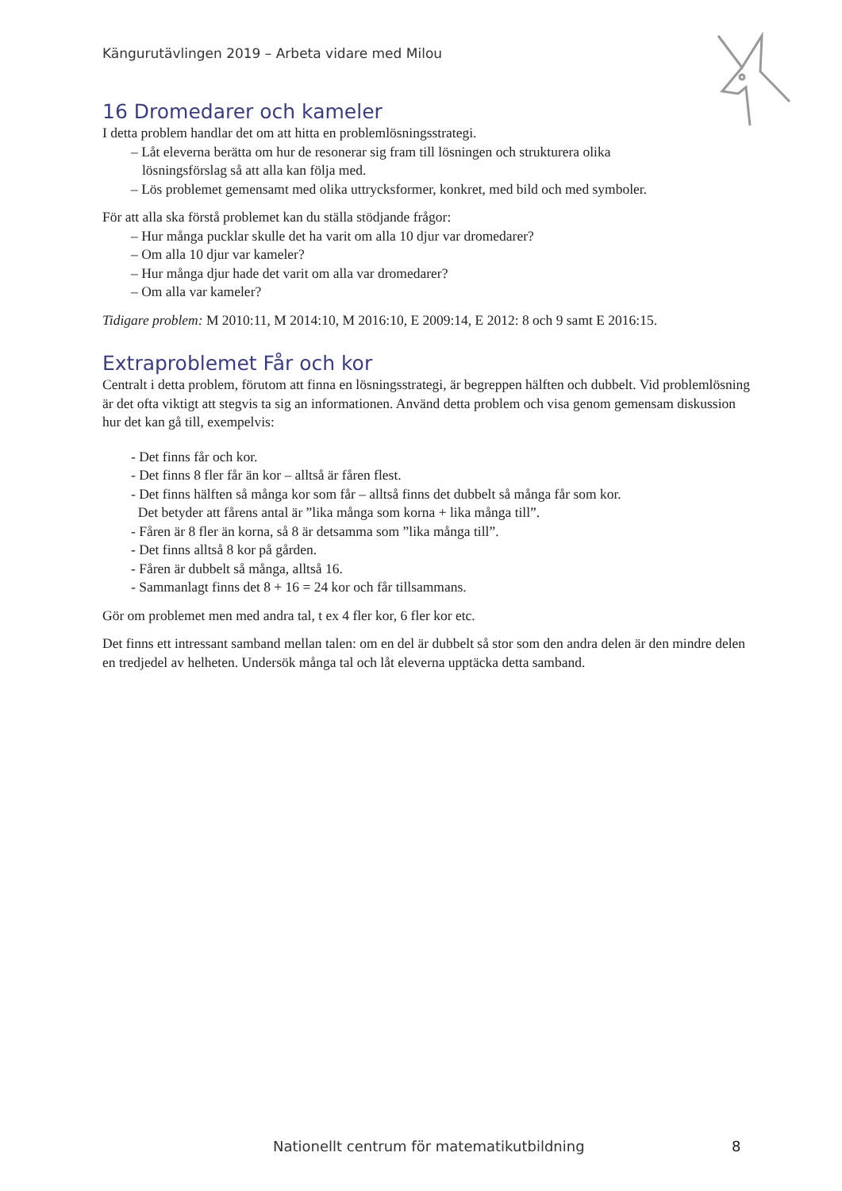Kängurutävlingen 2019 – Arbeta vidare med Milou
16 Dromedarer och kameler
I detta problem handlar det om att hitta en problemlösningsstrategi.
– Låt eleverna berätta om hur de resonerar sig fram till lösningen och strukturera olika
lösningsförslag så att alla kan följa med.
– Lös problemet gemensamt med olika uttrycksformer, konkret, med bild och med symboler.
För att alla ska förstå problemet kan du ställa stödjande frågor:
– Hur många pucklar skulle det ha varit om alla 10 djur var dromedarer?
– Om alla 10 djur var kameler?
– Hur många djur hade det varit om alla var dromedarer?
– Om alla var kameler?
Tidigare problem: M 2010:11, M 2014:10, M 2016:10, E 2009:14, E 2012: 8 och 9 samt E 2016:15.
Extraproblemet Får och kor
Centralt i detta problem, förutom att finna en lösningsstrategi, är begreppen hälften och dubbelt. Vid problemlösning är det ofta viktigt att stegvis ta sig an informationen. Använd detta problem och visa genom gemensam diskussion hur det kan gå till, exempelvis:
- Det finns får och kor.
- Det finns 8 fler får än kor – alltså är fåren flest.
- Det finns hälften så många kor som får – alltså finns det dubbelt så många får som kor.
Det betyder att fårens antal är ”lika många som korna + lika många till”.
- Fåren är 8 fler än korna, så 8 är detsamma som ”lika många till”.
- Det finns alltså 8 kor på gården.
- Fåren är dubbelt så många, alltså 16.
- Sammanlagt finns det 8 + 16 = 24 kor och får tillsammans.
Gör om problemet men med andra tal, t ex 4 fler kor, 6 fler kor etc.
Det finns ett intressant samband mellan talen: om en del är dubbelt så stor som den andra delen är den mindre delen en tredjedel av helheten. Undersök många tal och låt eleverna upptäcka detta samband.
Nationellt centrum för matematikutbildning
8